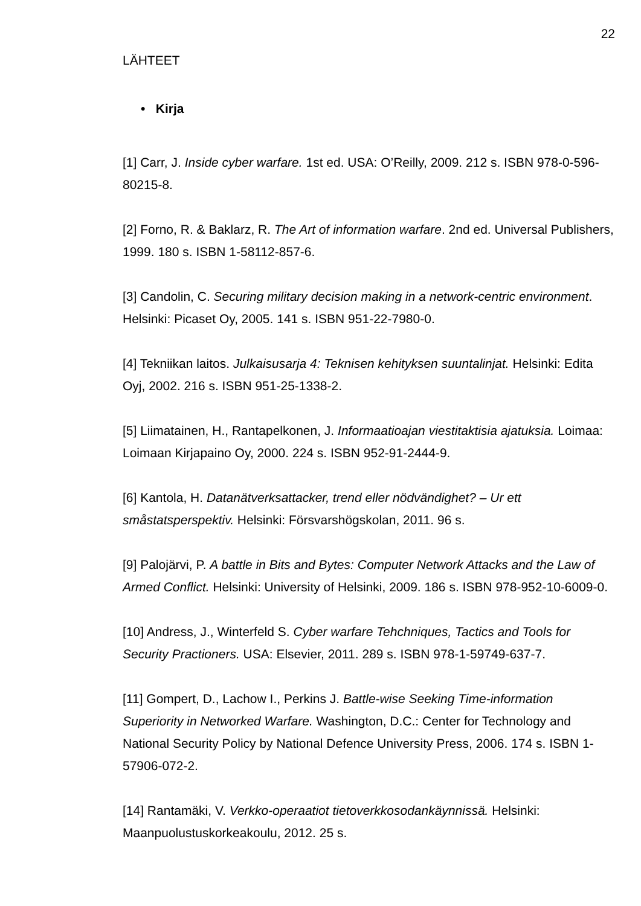22
LÄHTEET
• Kirja
[1] Carr, J. Inside cyber warfare. 1st ed. USA: O’Reilly, 2009. 212 s. ISBN 978-0-596-80215-8.
[2] Forno, R. & Baklarz, R. The Art of information warfare. 2nd ed. Universal Publishers, 1999. 180 s. ISBN 1-58112-857-6.
[3] Candolin, C. Securing military decision making in a network-centric environment. Helsinki: Picaset Oy, 2005. 141 s. ISBN 951-22-7980-0.
[4] Tekniikan laitos. Julkaisusarja 4: Teknisen kehityksen suuntalinjat. Helsinki: Edita Oyj, 2002. 216 s. ISBN 951-25-1338-2.
[5] Liimatainen, H., Rantapelkonen, J. Informaatioajan viestitaktisia ajatuksia. Loimaa: Loimaan Kirjapaino Oy, 2000. 224 s. ISBN 952-91-2444-9.
[6] Kantola, H. Datanätverksattacker, trend eller nödvändighet? – Ur ett småstatsperspektiv. Helsinki: Försvarshögskolan, 2011. 96 s.
[9] Palojärvi, P. A battle in Bits and Bytes: Computer Network Attacks and the Law of Armed Conflict. Helsinki: University of Helsinki, 2009. 186 s. ISBN 978-952-10-6009-0.
[10] Andress, J., Winterfeld S. Cyber warfare Tehchniques, Tactics and Tools for Security Practioners. USA: Elsevier, 2011. 289 s. ISBN 978-1-59749-637-7.
[11] Gompert, D., Lachow I., Perkins J. Battle-wise Seeking Time-information Superiority in Networked Warfare. Washington, D.C.: Center for Technology and National Security Policy by National Defence University Press, 2006. 174 s. ISBN 1-57906-072-2.
[14] Rantamäki, V. Verkko-operaatiot tietoverkkosodankäynnissä. Helsinki: Maanpuolustuskorkeakoulu, 2012. 25 s.